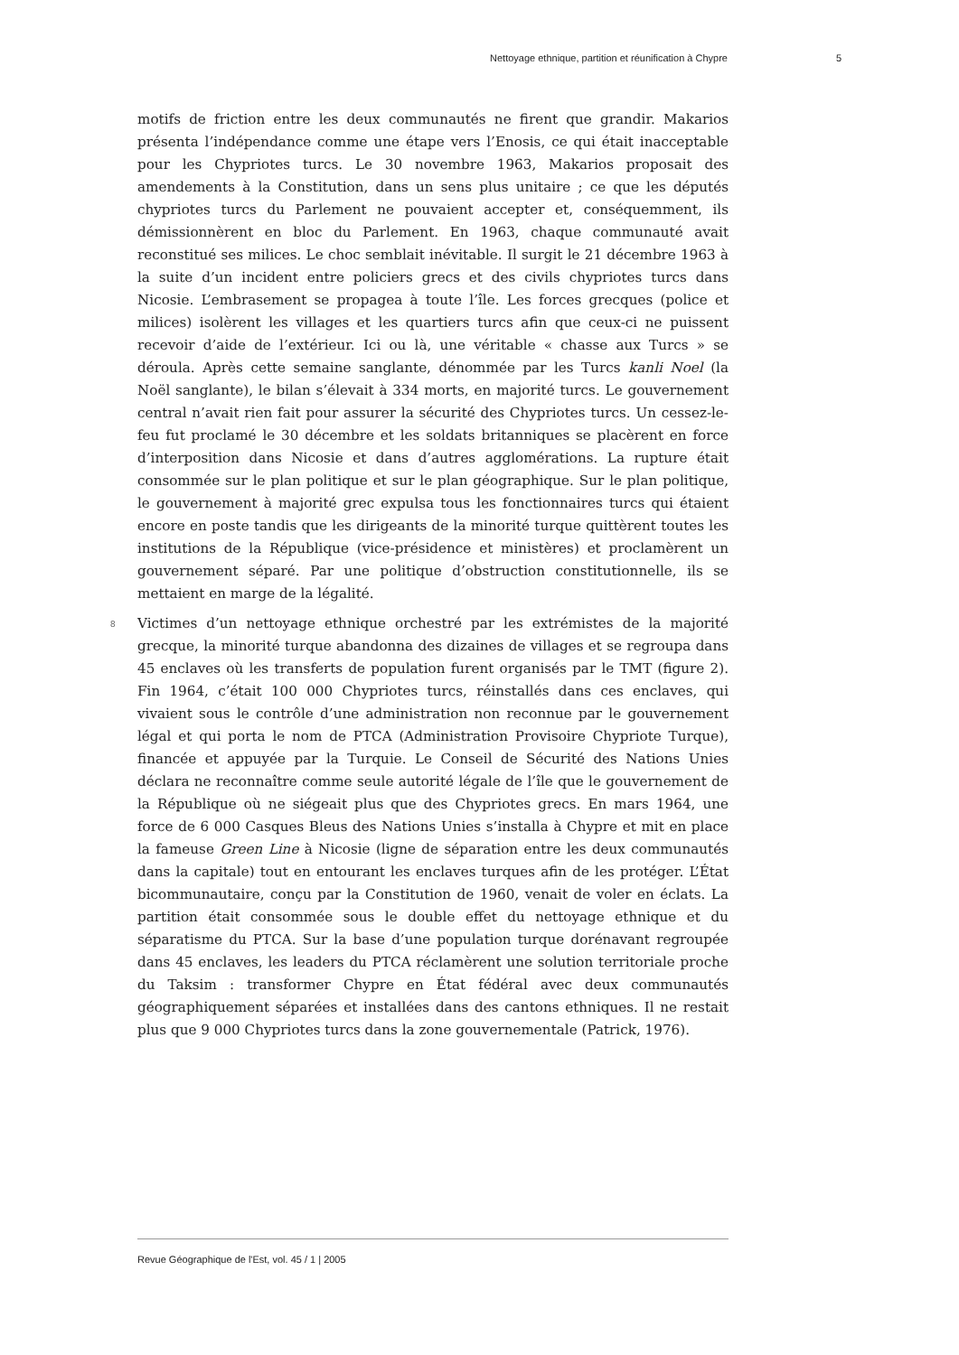Nettoyage ethnique, partition et réunification à Chypre 5
motifs de friction entre les deux communautés ne firent que grandir. Makarios présenta l’indépendance comme une étape vers l’Enosis, ce qui était inacceptable pour les Chypriotes turcs. Le 30 novembre 1963, Makarios proposait des amendements à la Constitution, dans un sens plus unitaire ; ce que les députés chypriotes turcs du Parlement ne pouvaient accepter et, conséquemment, ils démissionnèrent en bloc du Parlement. En 1963, chaque communauté avait reconstitué ses milices. Le choc semblait inévitable. Il surgit le 21 décembre 1963 à la suite d’un incident entre policiers grecs et des civils chypriotes turcs dans Nicosie. L’embrasement se propagea à toute l’île. Les forces grecques (police et milices) isolèrent les villages et les quartiers turcs afin que ceux-ci ne puissent recevoir d’aide de l’extérieur. Ici ou là, une véritable « chasse aux Turcs » se déroula. Après cette semaine sanglante, dénommée par les Turcs kanli Noel (la Noël sanglante), le bilan s’élevait à 334 morts, en majorité turcs. Le gouvernement central n’avait rien fait pour assurer la sécurité des Chypriotes turcs. Un cessez-le-feu fut proclamé le 30 décembre et les soldats britanniques se placèrent en force d’interposition dans Nicosie et dans d’autres agglomérations. La rupture était consommée sur le plan politique et sur le plan géographique. Sur le plan politique, le gouvernement à majorité grec expulsa tous les fonctionnaires turcs qui étaient encore en poste tandis que les dirigeants de la minorité turque quittèrent toutes les institutions de la République (vice-présidence et ministères) et proclamèrent un gouvernement séparé. Par une politique d’obstruction constitutionnelle, ils se mettaient en marge de la légalité.
8 Victimes d’un nettoyage ethnique orchestré par les extrémistes de la majorité grecque, la minorité turque abandonna des dizaines de villages et se regroupa dans 45 enclaves où les transferts de population furent organisés par le TMT (figure 2). Fin 1964, c’était 100 000 Chypriotes turcs, réinstallés dans ces enclaves, qui vivaient sous le contrôle d’une administration non reconnue par le gouvernement légal et qui porta le nom de PTCA (Administration Provisoire Chypriote Turque), financée et appuyée par la Turquie. Le Conseil de Sécurité des Nations Unies déclara ne reconnaître comme seule autorité légale de l’île que le gouvernement de la République où ne siégeait plus que des Chypriotes grecs. En mars 1964, une force de 6 000 Casques Bleus des Nations Unies s’installa à Chypre et mit en place la fameuse Green Line à Nicosie (ligne de séparation entre les deux communautés dans la capitale) tout en entourant les enclaves turques afin de les protéger. L’État bicommunautaire, conçu par la Constitution de 1960, venait de voler en éclats. La partition était consommée sous le double effet du nettoyage ethnique et du séparatisme du PTCA. Sur la base d’une population turque dorénavant regroupée dans 45 enclaves, les leaders du PTCA réclamèrent une solution territoriale proche du Taksim : transformer Chypre en État fédéral avec deux communautés géographiquement séparées et installées dans des cantons ethniques. Il ne restait plus que 9 000 Chypriotes turcs dans la zone gouvernementale (Patrick, 1976).
Revue Géographique de l'Est, vol. 45 / 1 | 2005